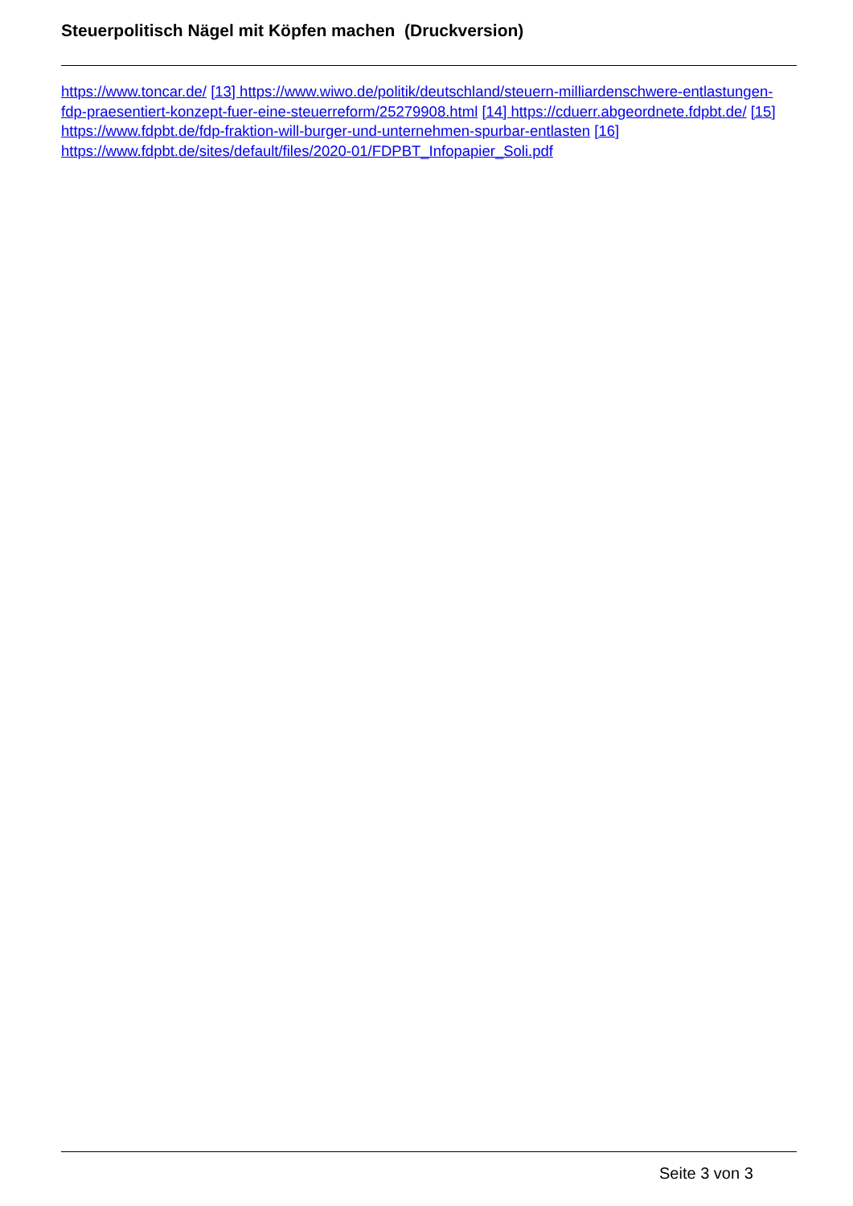Steuerpolitisch Nägel mit Köpfen machen (Druckversion)
https://www.toncar.de/ [13] https://www.wiwo.de/politik/deutschland/steuern-milliardenschwere-entlastungen-fdp-praesentiert-konzept-fuer-eine-steuerreform/25279908.html [14] https://cduerr.abgeordnete.fdpbt.de/ [15] https://www.fdpbt.de/fdp-fraktion-will-burger-und-unternehmen-spurbar-entlasten [16] https://www.fdpbt.de/sites/default/files/2020-01/FDPBT_Infopapier_Soli.pdf
Seite 3 von 3